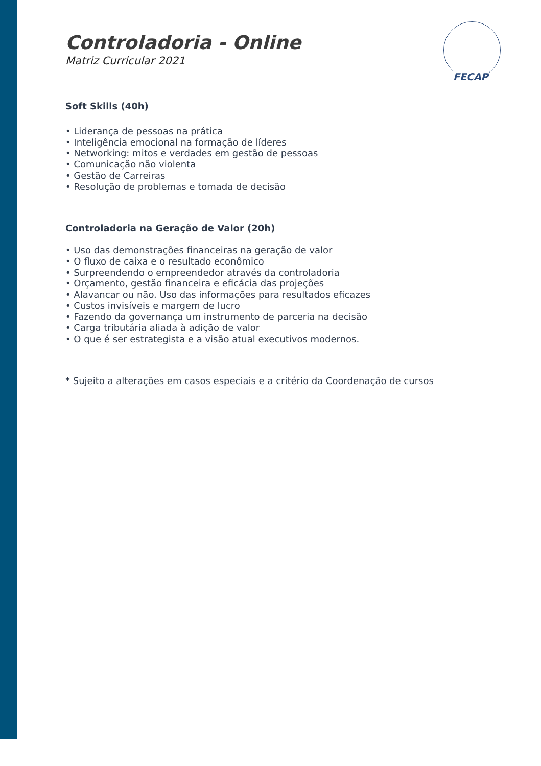FECAP
Controladoria - Online
Matriz Curricular 2021
Soft Skills (40h)
• Liderança de pessoas na prática
• Inteligência emocional na formação de líderes
• Networking: mitos e verdades em gestão de pessoas
• Comunicação não violenta
• Gestão de Carreiras
• Resolução de problemas e tomada de decisão
Controladoria na Geração de Valor (20h)
• Uso das demonstrações financeiras na geração de valor
• O fluxo de caixa e o resultado econômico
• Surpreendendo o empreendedor através da controladoria
• Orçamento, gestão financeira e eficácia das projeções
• Alavancar ou não. Uso das informações para resultados eficazes
• Custos invisíveis e margem de lucro
• Fazendo da governança um instrumento de parceria na decisão
• Carga tributária aliada à adição de valor
• O que é ser estrategista e a visão atual executivos modernos.
* Sujeito a alterações em casos especiais e a critério da Coordenação de cursos